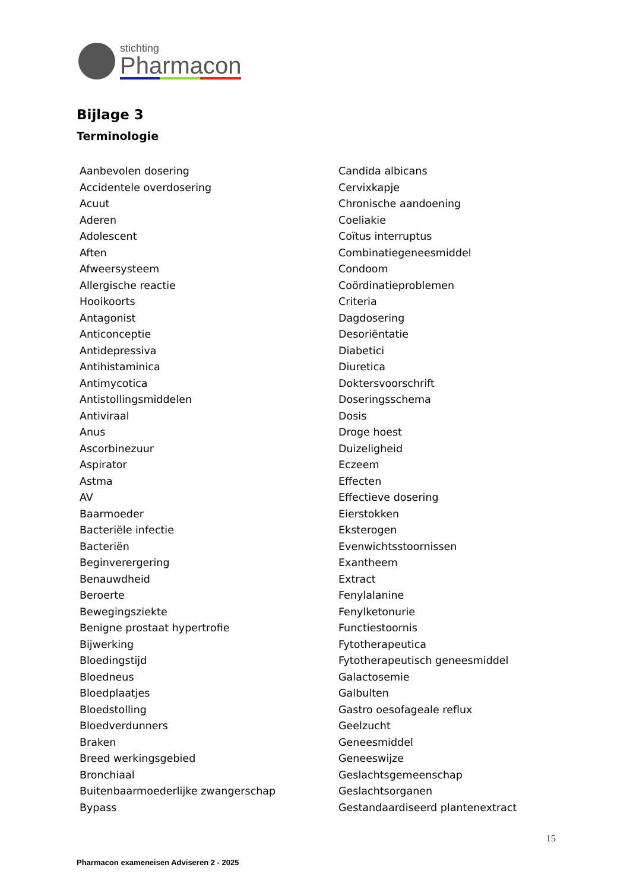stichting
Pharmacon
Bijlage 3
Terminologie
Aanbevolen dosering
Accidentele overdosering
Acuut
Aderen
Adolescent
Aften
Afweersysteem
Allergische reactie
Hooikoorts
Antagonist
Anticonceptie
Antidepressiva
Antihistaminica
Antimycotica
Antistollingsmiddelen
Antiviraal
Anus
Ascorbinezuur
Aspirator
Astma
AV
Baarmoeder
Bacteriële infectie
Bacteriën
Beginverergering
Benauwdheid
Beroerte
Bewegingsziekte
Benigne prostaat hypertrofie
Bijwerking
Bloedingstijd
Bloedneus
Bloedplaatjes
Bloedstolling
Bloedverdunners
Braken
Breed werkingsgebied
Bronchiaal
Buitenbaarmoederlijke zwangerschap
Bypass
Candida albicans
Cervixkapje
Chronische aandoening
Coeliakie
Coïtus interruptus
Combinatiegeneesmiddel
Condoom
Coördinatieproblemen
Criteria
Dagdosering
Desoriëntatie
Diabetici
Diuretica
Doktersvoorschrift
Doseringsschema
Dosis
Droge hoest
Duizeligheid
Eczeem
Effecten
Effectieve dosering
Eierstokken
Eksterogen
Evenwichtsstoornissen
Exantheem
Extract
Fenylalanine
Fenylketonurie
Functiestoornis
Fytotherapeutica
Fytotherapeutisch geneesmiddel
Galactosemie
Galbulten
Gastro oesofageale reflux
Geelzucht
Geneesmiddel
Geneeswijze
Geslachtsgemeenschap
Geslachtsorganen
Gestandaardiseerd plantenextract
15
Pharmacon exameneisen Adviseren 2 - 2025